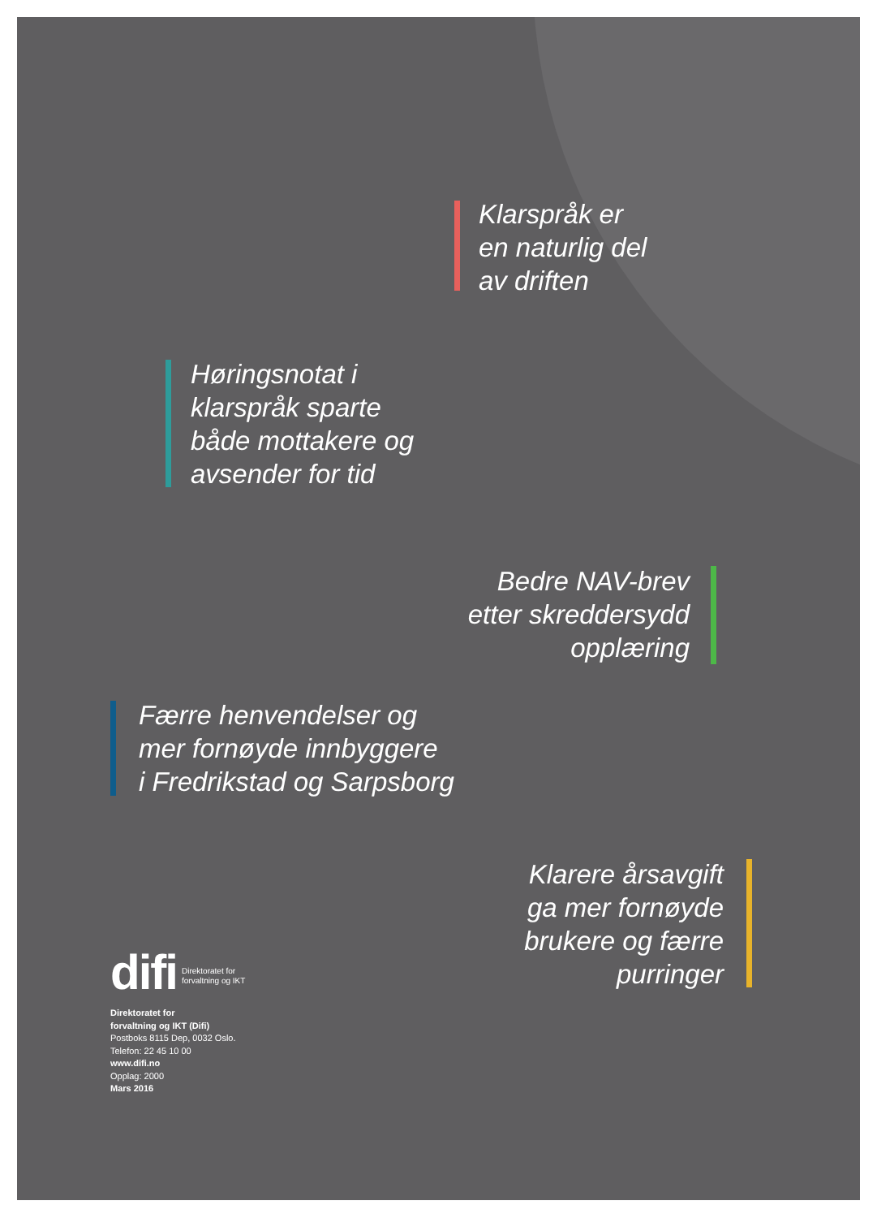Klarspråk er
en naturlig del
av driften
Høringsnotat i
klarspråk sparte
både mottakere og
avsender for tid
Bedre NAV-brev
etter skreddersydd
opplæring
Færre henvendelser og
mer fornøyde innbyggere
i Fredrikstad og Sarpsborg
Klarere årsavgift
ga mer fornøyde
brukere og færre
purringer
difi Direktoratet for
forvaltning og IKT
Direktoratet for
forvaltning og IKT (Difi)
Postboks 8115 Dep, 0032 Oslo.
Telefon: 22 45 10 00
www.difi.no
Opplag: 2000
Mars 2016